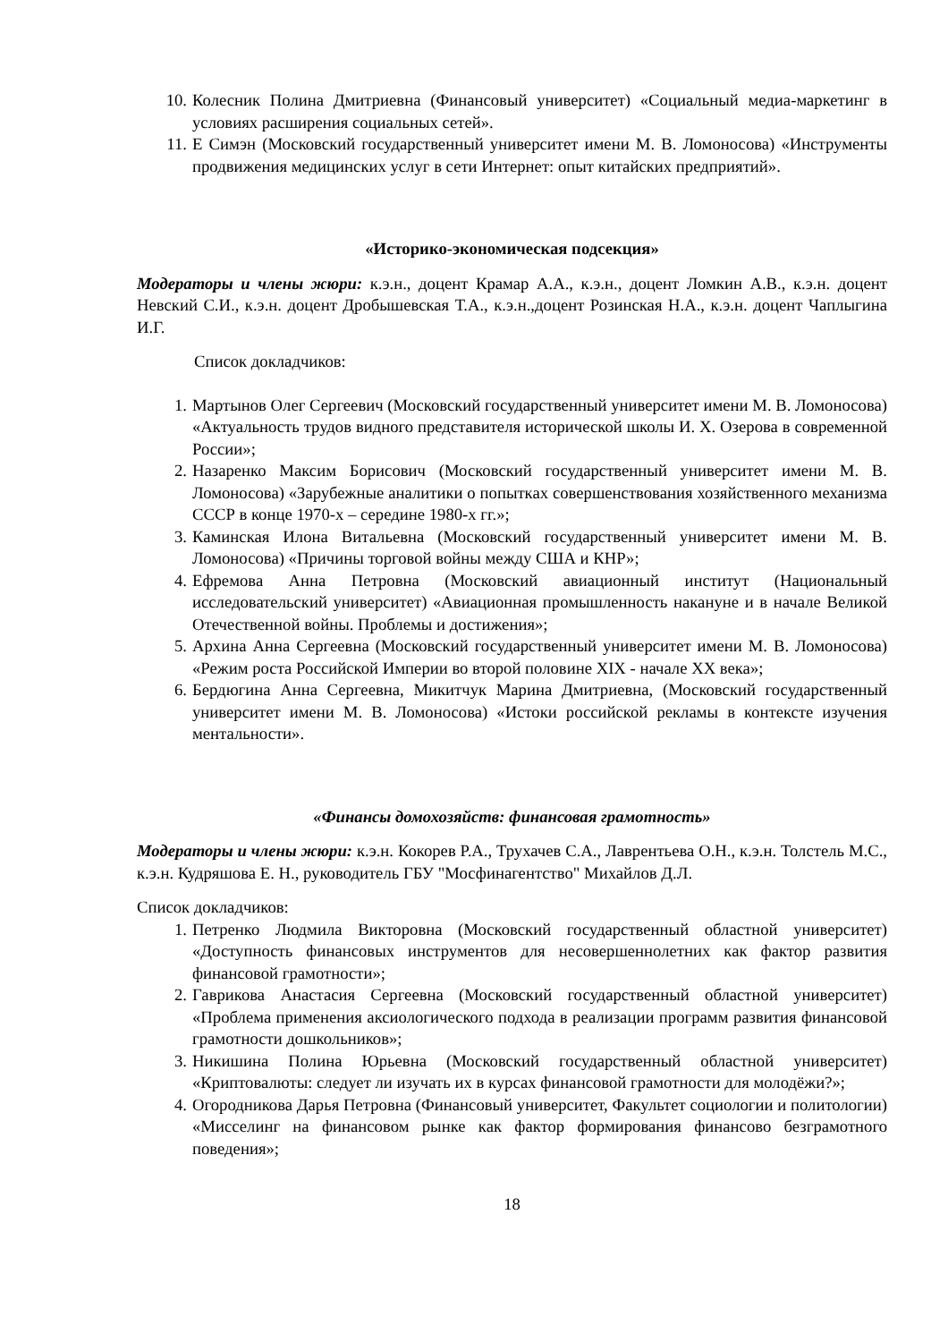10. Колесник Полина Дмитриевна (Финансовый университет) «Социальный медиа-маркетинг в условиях расширения социальных сетей».
11. Е Симэн (Московский государственный университет имени М. В. Ломоносова) «Инструменты продвижения медицинских услуг в сети Интернет: опыт китайских предприятий».
«Историко-экономическая подсекция»
Модераторы и члены жюри: к.э.н., доцент Крамар А.А., к.э.н., доцент Ломкин А.В., к.э.н. доцент Невский С.И., к.э.н. доцент Дробышевская Т.А., к.э.н.,доцент Розинская Н.А., к.э.н. доцент Чаплыгина И.Г.
Список докладчиков:
1. Мартынов Олег Сергеевич (Московский государственный университет имени М. В. Ломоносова) «Актуальность трудов видного представителя исторической школы И. Х. Озерова в современной России»;
2. Назаренко Максим Борисович (Московский государственный университет имени М. В. Ломоносова) «Зарубежные аналитики о попытках совершенствования хозяйственного механизма СССР в конце 1970-х – середине 1980-х гг.»;
3. Каминская Илона Витальевна (Московский государственный университет имени М. В. Ломоносова) «Причины торговой войны между США и КНР»;
4. Ефремова Анна Петровна (Московский авиационный институт (Национальный исследовательский университет) «Авиационная промышленность накануне и в начале Великой Отечественной войны. Проблемы и достижения»;
5. Архина Анна Сергеевна (Московский государственный университет имени М. В. Ломоносова) «Режим роста Российской Империи во второй половине XIX - начале XX века»;
6. Бердюгина Анна Сергеевна, Микитчук Марина Дмитриевна, (Московский государственный университет имени М. В. Ломоносова) «Истоки российской рекламы в контексте изучения ментальности».
«Финансы домохозяйств: финансовая грамотность»
Модераторы и члены жюри: к.э.н. Кокорев Р.А., Трухачев С.А., Лаврентьева О.Н., к.э.н. Толстель М.С., к.э.н. Кудряшова Е. Н., руководитель ГБУ "Мосфинагентство" Михайлов Д.Л.
Список докладчиков:
1. Петренко Людмила Викторовна (Московский государственный областной университет) «Доступность финансовых инструментов для несовершеннолетних как фактор развития финансовой грамотности»;
2. Гаврикова Анастасия Сергеевна (Московский государственный областной университет) «Проблема применения аксиологического подхода в реализации программ развития финансовой грамотности дошкольников»;
3. Никишина Полина Юрьевна (Московский государственный областной университет) «Криптовалюты: следует ли изучать их в курсах финансовой грамотности для молодёжи?»;
4. Огородникова Дарья Петровна (Финансовый университет, Факультет социологии и политологии) «Мисселинг на финансовом рынке как фактор формирования финансово безграмотного поведения»;
18